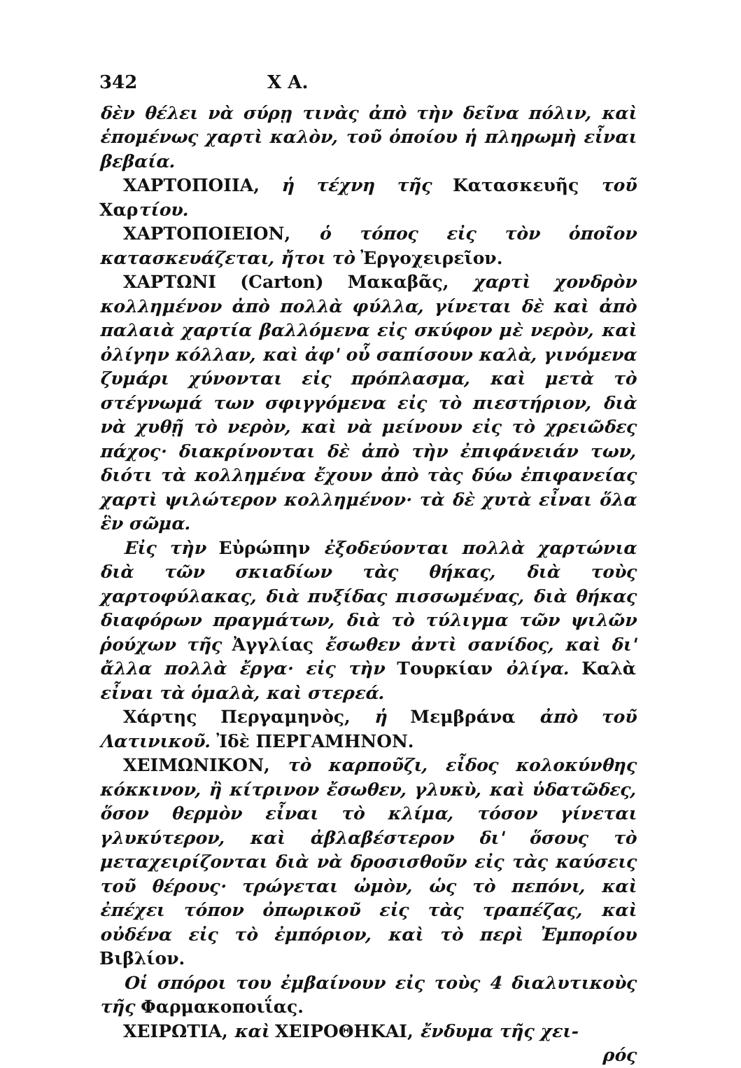342 Χ Α.
δὲν θέλει νὰ σύρῃ τινὰς ἀπὸ τὴν δεῖνα πόλιν, καὶ ἑπομένως χαρτὶ καλὸν, τοῦ ὁποίου ἡ πληρωμὴ εἶναι βεβαία.
ΧΑΡΤΟΠΟΙΙΑ, ἡ τέχνη τῆς Κατασκευῆς τοῦ Χαρτίου.
ΧΑΡΤΟΠΟΙΕΙΟΝ, ὁ τόπος εἰς τὸν ὁποῖον κατασκευάζεται, ἤτοι τὸ Ἐργοχειρεῖον.
ΧΑΡΤΩΝΙ (Carton) Μακαβᾶς, χαρτὶ χονδρὸν κολλημένον ἀπὸ πολλὰ φύλλα, γίνεται δὲ καὶ ἀπὸ παλαιὰ χαρτία βαλλόμενα εἰς σκύφον μὲ νερὸν, καὶ ὀλίγην κόλλαν, καὶ ἀφ' οὗ σαπίσουν καλὰ, γινόμενα ζυμάρι χύνονται εἰς πρόπλασμα, καὶ μετὰ τὸ στέγνωμά των σφιγγόμενα εἰς τὸ πιεστήριον, διὰ νὰ χυθῇ τὸ νερὸν, καὶ νὰ μείνουν εἰς τὸ χρειῶδες πάχος· διακρίνονται δὲ ἀπὸ τὴν ἐπιφάνειάν των, διότι τὰ κολλημένα ἔχουν ἀπὸ τὰς δύω ἐπιφανείας χαρτὶ ψιλώτερον κολλημένον· τὰ δὲ χυτὰ εἶναι ὅλα ἓν σῶμα.
Εἰς τὴν Εὐρώπην ἐξοδεύονται πολλὰ χαρτώνια διὰ τῶν σκιαδίων τὰς θήκας, διὰ τοὺς χαρτοφύλακας, διὰ πυξίδας πισσωμένας, διὰ θήκας διαφόρων πραγμάτων, διὰ τὸ τύλιγμα τῶν ψιλῶν ῥούχων τῆς Ἀγγλίας ἔσωθεν ἀντὶ σανίδος, καὶ δι' ἄλλα πολλὰ ἔργα· εἰς τὴν Τουρκίαν ὀλίγα. Καλὰ εἶναι τὰ ὁμαλὰ, καὶ στερεά.
Χάρτης Περγαμηνὸς, ἡ Μεμβράνα ἀπὸ τοῦ Λατινικοῦ. Ἰδὲ ΠΕΡΓΑΜΗΝΟΝ.
ΧΕΙΜΩΝΙΚΟΝ, τὸ καρποῦζι, εἶδος κολοκύνθης κόκκινον, ἢ κίτρινον ἔσωθεν, γλυκὺ, καὶ ὑδατῶδες, ὅσον θερμὸν εἶναι τὸ κλίμα, τόσον γίνεται γλυκύτερον, καὶ ἀβλαβέστερον δι' ὅσους τὸ μεταχειρίζονται διὰ νὰ δροσισθοῦν εἰς τὰς καύσεις τοῦ θέρους· τρώγεται ὠμὸν, ὡς τὸ πεπόνι, καὶ ἐπέχει τόπον ὀπωρικοῦ εἰς τὰς τραπέζας, καὶ οὐδένα εἰς τὸ ἐμπόριον, καὶ τὸ περὶ Ἐμπορίου Βιβλίον.
Οἱ σπόροι του ἐμβαίνουν εἰς τοὺς 4 διαλυτικοὺς τῆς Φαρμακοποιΐας.
ΧΕΙΡΩΤΙΑ, καὶ ΧΕΙΡΟΘΗΚΑΙ, ἔνδυμα τῆς χει-
ρός